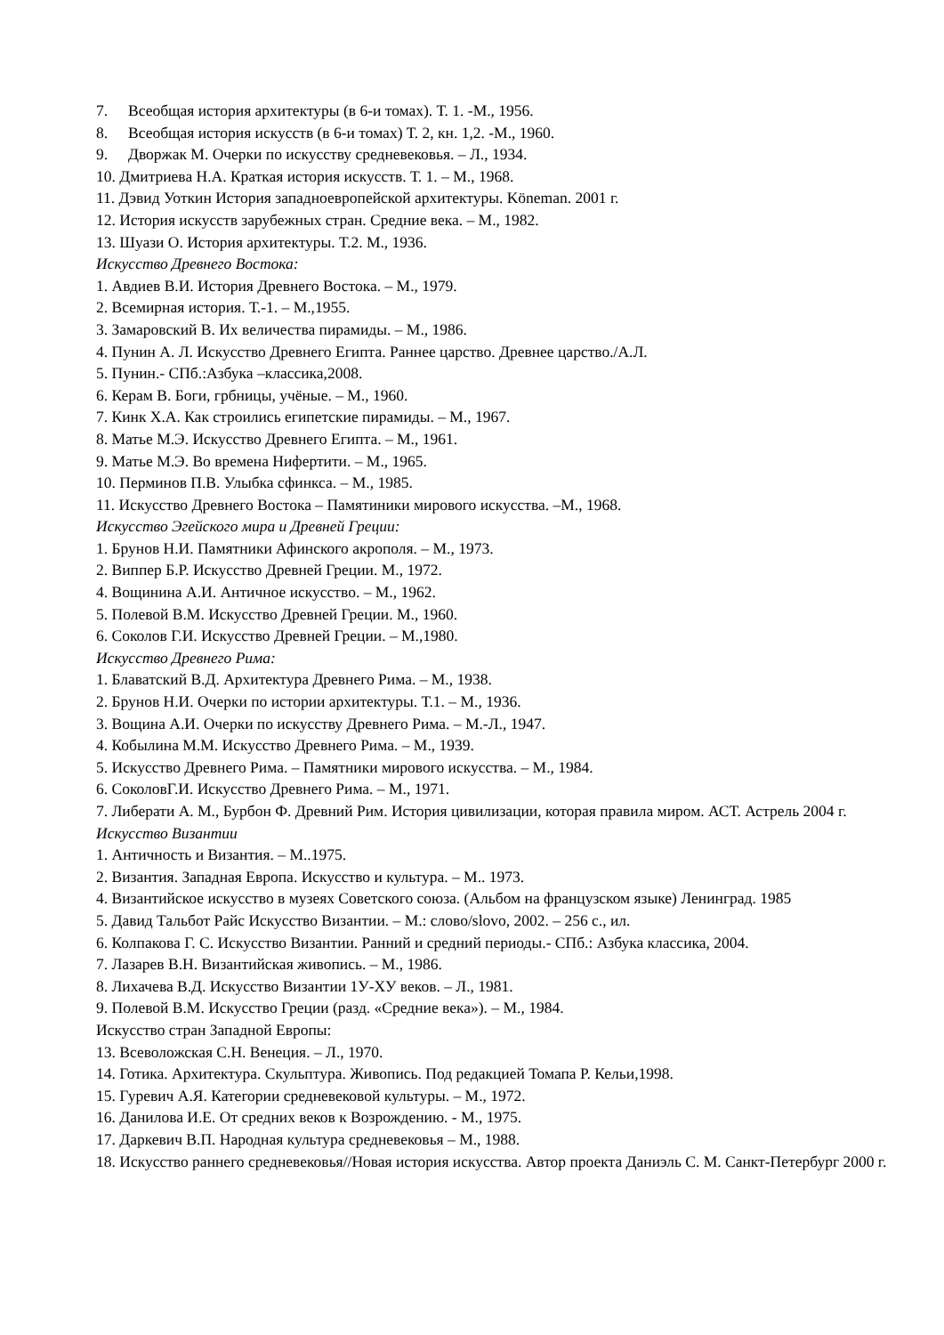7. Всеобщая история архитектуры (в 6-и томах). Т. 1. -М., 1956.
8. Всеобщая история искусств (в 6-и томах) Т. 2, кн. 1,2. -М., 1960.
9. Дворжак М. Очерки по искусству средневековья. – Л., 1934.
10. Дмитриева Н.А. Краткая история искусств. Т. 1. – М., 1968.
11. Дэвид Уоткин История западноевропейской архитектуры. Köneman. 2001 г.
12. История искусств зарубежных стран. Средние века. – М., 1982.
13. Шуази О. История архитектуры. Т.2. М., 1936.
Искусство Древнего Востока:
1. Авдиев В.И. История Древнего Востока. – М., 1979.
2. Всемирная история. Т.-1. – М.,1955.
3. Замаровский В. Их величества пирамиды. – М., 1986.
4. Пунин А. Л. Искусство Древнего Египта. Раннее царство. Древнее царство./А.Л.
5. Пунин.- СПб.:Азбука –классика,2008.
6. Керам В. Боги, грбницы, учёные. – М., 1960.
7. Кинк Х.А. Как строились египетские пирамиды. – М., 1967.
8. Матье М.Э. Искусство Древнего Египта. – М., 1961.
9. Матье М.Э. Во времена Нифертити. – М., 1965.
10. Перминов П.В. Улыбка сфинкса. – М., 1985.
11. Искусство Древнего Востока – Памятиники мирового искусства. –М., 1968.
Искусство Эгейского мира и Древней Греции:
1. Брунов Н.И. Памятники Афинского акрополя. – М., 1973.
2. Виппер Б.Р. Искусство Древней Греции. М., 1972.
4. Вощинина А.И. Античное искусство. – М., 1962.
5. Полевой В.М. Искусство Древней Греции. М., 1960.
6. Соколов Г.И. Искусство Древней Греции. – М.,1980.
Искусство Древнего Рима:
1. Блаватский В.Д. Архитектура Древнего Рима. – М., 1938.
2. Брунов Н.И. Очерки по истории архитектуры. Т.1. – М., 1936.
3. Вощина А.И. Очерки по искусству Древнего Рима. – М.-Л., 1947.
4. Кобылина М.М. Искусство Древнего Рима. – М., 1939.
5. Искусство Древнего Рима. – Памятники мирового искусства. – М., 1984.
6. СоколовГ.И. Искусство Древнего Рима. – М., 1971.
7. Либерати А. М., Бурбон Ф. Древний Рим. История цивилизации, которая правила миром. АСТ. Астрель 2004 г.
Искусство Византии
1. Античность и Византия. – М..1975.
2. Византия. Западная Европа. Искусство и культура. – М.. 1973.
4. Византийское искусство в музеях Советского союза. (Альбом на французском языке) Ленинград. 1985
5. Давид Тальбот Райс Искусство Византии. – М.: слово/slovo, 2002. – 256 с., ил.
6. Колпакова Г. С. Искусство Византии. Ранний и средний периоды.- СПб.: Азбука классика, 2004.
7. Лазарев В.Н. Византийская живопись. – М., 1986.
8. Лихачева В.Д. Искусство Византии 1У-ХУ веков. – Л., 1981.
9. Полевой В.М. Искусство Греции (разд. «Средние века»). – М., 1984.
Искусство стран Западной Европы:
13. Всеволожская С.Н. Венеция. – Л., 1970.
14. Готика. Архитектура. Скульптура. Живопись. Под редакцией Томапа Р. Кельи,1998.
15. Гуревич А.Я. Категории средневековой культуры. – М., 1972.
16. Данилова И.Е. От средних веков к Возрождению. - М., 1975.
17. Даркевич В.П. Народная культура средневековья – М., 1988.
18. Искусство раннего средневековья//Новая история искусства. Автор проекта Даниэль С. М. Санкт-Петербург 2000 г.